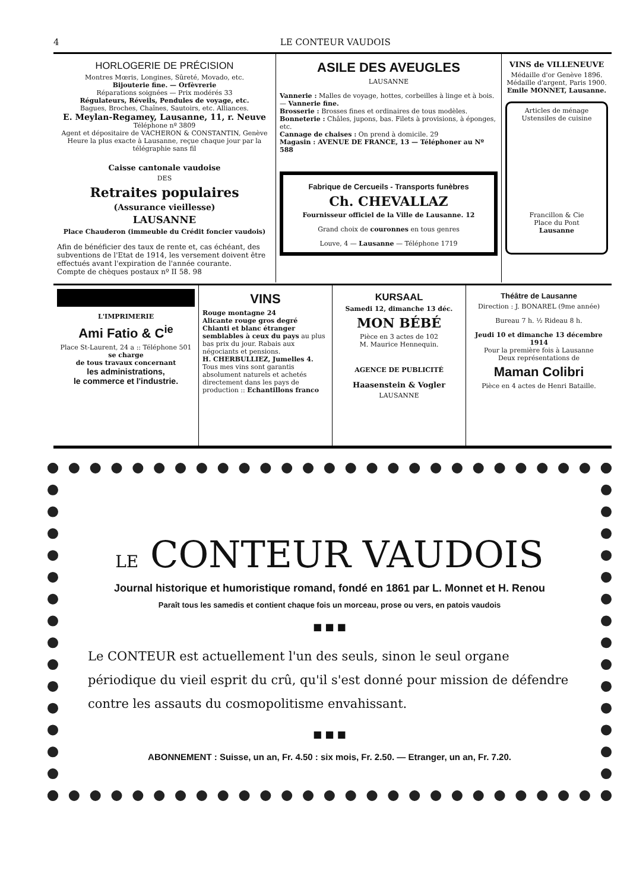4 LE CONTEUR VAUDOIS
HORLOGERIE DE PRÉCISION
Montres Mœris, Longines, Sûreté, Movado, etc.
Bijouterie fine. — Orfèvrerie
Réparations soignées — Prix modérés 33
Régulateurs, Réveils, Pendules de voyage, etc.
Bagues, Broches, Chaînes, Sautoirs, etc. Alliances.
E. Meylan-Regamey, Lausanne, 11, r. Neuve
Téléphone nº 3809
Agent et dépositaire de VACHERON & CONSTANTIN, Genève
Heure la plus exacte à Lausanne, reçue chaque jour par la télégraphie sans fil
Caisse cantonale vaudoise
DES
Retraites populaires
(Assurance vieillesse)
LAUSANNE
Place Chauderon (immeuble du Crédit foncier vaudois)
Afin de bénéficier des taux de rente et, cas échéant, des subventions de l'Etat de 1914, les versement doivent être effectués avant l'expiration de l'année courante.
Compte de chèques postaux nº II 58. 98
ASILE DES AVEUGLES
LAUSANNE
Vannerie : Malles de voyage, hottes, corbeilles à linge et à bois. — Vannerie fine.
Brosserie : Brosses fines et ordinaires de tous modèles.
Bonneterie : Châles, jupons, bas. Filets à provisions, à éponges, etc.
Cannage de chaises : On prend à domicile. 29
Magasin : AVENUE DE FRANCE, 13 — Téléphoner au Nº 588
Fabrique de Cercueils - Transports funèbres
Ch. CHEVALLAZ
Fournisseur officiel de la Ville de Lausanne. 12
Grand choix de couronnes en tous genres
Louve, 4 — Lausanne — Téléphone 1719
VINS de VILLENEUVE
Médaille d'or Genève 1896.
Médaille d'argent, Paris 1900.
Emile MONNET, Lausanne.
Articles de ménage
Ustensiles de cuisine
Francillon & Cie
Place du Pont
Lausanne
L'IMPRIMERIE
Ami Fatio & C<sup>ie</sup>
Place St-Laurent, 24 a :: Téléphone 501
se charge
de tous travaux concernant
les administrations,
le commerce et l'industrie.
VINS
Rouge montagne 24
Alicante rouge gros degré
Chianti et blanc étranger semblables à ceux du pays au plus bas prix du jour. Rabais aux négociants et pensions.
H. CHERBULLIEZ, Jumelles 4.
Tous mes vins sont garantis absolument naturels et achetés directement dans les pays de production :: Echantillons franco
KURSAAL
Samedi 12, dimanche 13 déc.
MON BÉBÉ
Pièce en 3 actes de 102
M. Maurice Hennequin.
AGENCE DE PUBLICITÉ
Haasenstein & Vogler
LAUSANNE
Théâtre de Lausanne
Direction : J. BONAREL (9me année)
Bureau 7 h. ½ Rideau 8 h.
Jeudi 10 et dimanche 13 décembre 1914
Pour la première fois à Lausanne
Deux représentations de
Maman Colibri
Pièce en 4 actes de Henri Bataille.
LE CONTEUR VAUDOIS
Journal historique et humoristique romand, fondé en 1861 par L. Monnet et H. Renou
Paraît tous les samedis et contient chaque fois un morceau, prose ou vers, en patois vaudois
■ ■ ■
Le CONTEUR est actuellement l'un des seuls, sinon le seul organe périodique du vieil esprit du crû, qu'il s'est donné pour mission de défendre contre les assauts du cosmopolitisme envahissant.
■ ■ ■
ABONNEMENT : Suisse, un an, Fr. 4.50 : six mois, Fr. 2.50. — Etranger, un an, Fr. 7.20.